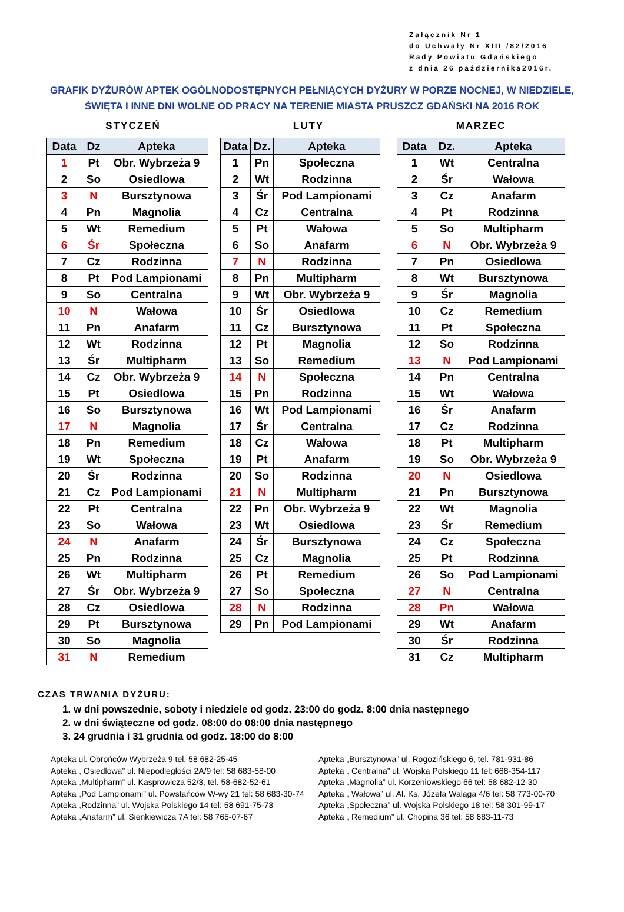Załącznik Nr 1
do Uchwały Nr XIII /82/2016
Rady Powiatu Gdańskiego
z dnia 26 października2016r.
GRAFIK DYŻURÓW APTEK OGÓLNODOSTĘPNYCH PEŁNIĄCYCH DYŻURY W PORZE NOCNEJ, W NIEDZIELE,
ŚWIĘTA I INNE DNI WOLNE OD PRACY NA TERENIE MIASTA PRUSZCZ GDAŃSKI NA 2016 ROK
STYCZEŃ
| Data | Dz | Apteka |
| --- | --- | --- |
| 1 | Pt | Obr. Wybrzeża 9 |
| 2 | So | Osiedlowa |
| 3 | N | Bursztynowa |
| 4 | Pn | Magnolia |
| 5 | Wt | Remedium |
| 6 | Śr | Społeczna |
| 7 | Cz | Rodzinna |
| 8 | Pt | Pod Lampionami |
| 9 | So | Centralna |
| 10 | N | Wałowa |
| 11 | Pn | Anafarm |
| 12 | Wt | Rodzinna |
| 13 | Śr | Multipharm |
| 14 | Cz | Obr. Wybrzeża 9 |
| 15 | Pt | Osiedlowa |
| 16 | So | Bursztynowa |
| 17 | N | Magnolia |
| 18 | Pn | Remedium |
| 19 | Wt | Społeczna |
| 20 | Śr | Rodzinna |
| 21 | Cz | Pod Lampionami |
| 22 | Pt | Centralna |
| 23 | So | Wałowa |
| 24 | N | Anafarm |
| 25 | Pn | Rodzinna |
| 26 | Wt | Multipharm |
| 27 | Śr | Obr. Wybrzeża 9 |
| 28 | Cz | Osiedlowa |
| 29 | Pt | Bursztynowa |
| 30 | So | Magnolia |
| 31 | N | Remedium |
LUTY
| Data | Dz. | Apteka |
| --- | --- | --- |
| 1 | Pn | Społeczna |
| 2 | Wt | Rodzinna |
| 3 | Śr | Pod Lampionami |
| 4 | Cz | Centralna |
| 5 | Pt | Wałowa |
| 6 | So | Anafarm |
| 7 | N | Rodzinna |
| 8 | Pn | Multipharm |
| 9 | Wt | Obr. Wybrzeża 9 |
| 10 | Śr | Osiedlowa |
| 11 | Cz | Bursztynowa |
| 12 | Pt | Magnolia |
| 13 | So | Remedium |
| 14 | N | Społeczna |
| 15 | Pn | Rodzinna |
| 16 | Wt | Pod Lampionami |
| 17 | Śr | Centralna |
| 18 | Cz | Wałowa |
| 19 | Pt | Anafarm |
| 20 | So | Rodzinna |
| 21 | N | Multipharm |
| 22 | Pn | Obr. Wybrzeża 9 |
| 23 | Wt | Osiedlowa |
| 24 | Śr | Bursztynowa |
| 25 | Cz | Magnolia |
| 26 | Pt | Remedium |
| 27 | So | Społeczna |
| 28 | N | Rodzinna |
| 29 | Pn | Pod Lampionami |
MARZEC
| Data | Dz. | Apteka |
| --- | --- | --- |
| 1 | Wt | Centralna |
| 2 | Śr | Wałowa |
| 3 | Cz | Anafarm |
| 4 | Pt | Rodzinna |
| 5 | So | Multipharm |
| 6 | N | Obr. Wybrzeża 9 |
| 7 | Pn | Osiedlowa |
| 8 | Wt | Bursztynowa |
| 9 | Śr | Magnolia |
| 10 | Cz | Remedium |
| 11 | Pt | Społeczna |
| 12 | So | Rodzinna |
| 13 | N | Pod Lampionami |
| 14 | Pn | Centralna |
| 15 | Wt | Wałowa |
| 16 | Śr | Anafarm |
| 17 | Cz | Rodzinna |
| 18 | Pt | Multipharm |
| 19 | So | Obr. Wybrzeża 9 |
| 20 | N | Osiedlowa |
| 21 | Pn | Bursztynowa |
| 22 | Wt | Magnolia |
| 23 | Śr | Remedium |
| 24 | Cz | Społeczna |
| 25 | Pt | Rodzinna |
| 26 | So | Pod Lampionami |
| 27 | N | Centralna |
| 28 | Pn | Wałowa |
| 29 | Wt | Anafarm |
| 30 | Śr | Rodzinna |
| 31 | Cz | Multipharm |
CZAS TRWANIA DYŻURU:
1. w dni powszednie, soboty i niedziele od godz. 23:00 do godz. 8:00 dnia następnego
2. w dni świąteczne od godz. 08:00 do 08:00 dnia następnego
3. 24 grudnia i 31 grudnia od godz. 18:00 do 8:00
Apteka ul. Obrońców Wybrzeża 9 tel. 58 682-25-45
Apteka „ Osiedlowa” ul. Niepodległości 2A/9 tel: 58 683-58-00
Apteka „Multipharm” ul. Kasprowicza 52/3, tel. 58-682-52-61
Apteka „Pod Lampionami” ul. Powstańców W-wy 21 tel: 58 683-30-74
Apteka „Rodzinna” ul. Wojska Polskiego 14 tel: 58 691-75-73
Apteka „Anafarm” ul. Sienkiewicza 7A tel: 58 765-07-67
Apteka „Bursztynowa” ul. Rogozińskiego 6, tel. 781-931-86
Apteka „ Centralna” ul. Wojska Polskiego 11 tel: 668-354-117
Apteka „Magnolia” ul. Korzeniowskiego 66 tel: 58 682-12-30
Apteka „ Wałowa” ul. Al. Ks. Józefa Waląga 4/6 tel: 58 773-00-70
Apteka „Społeczna” ul. Wojska Polskiego 18 tel: 58 301-99-17
Apteka „ Remedium” ul. Chopina 36 tel: 58 683-11-73